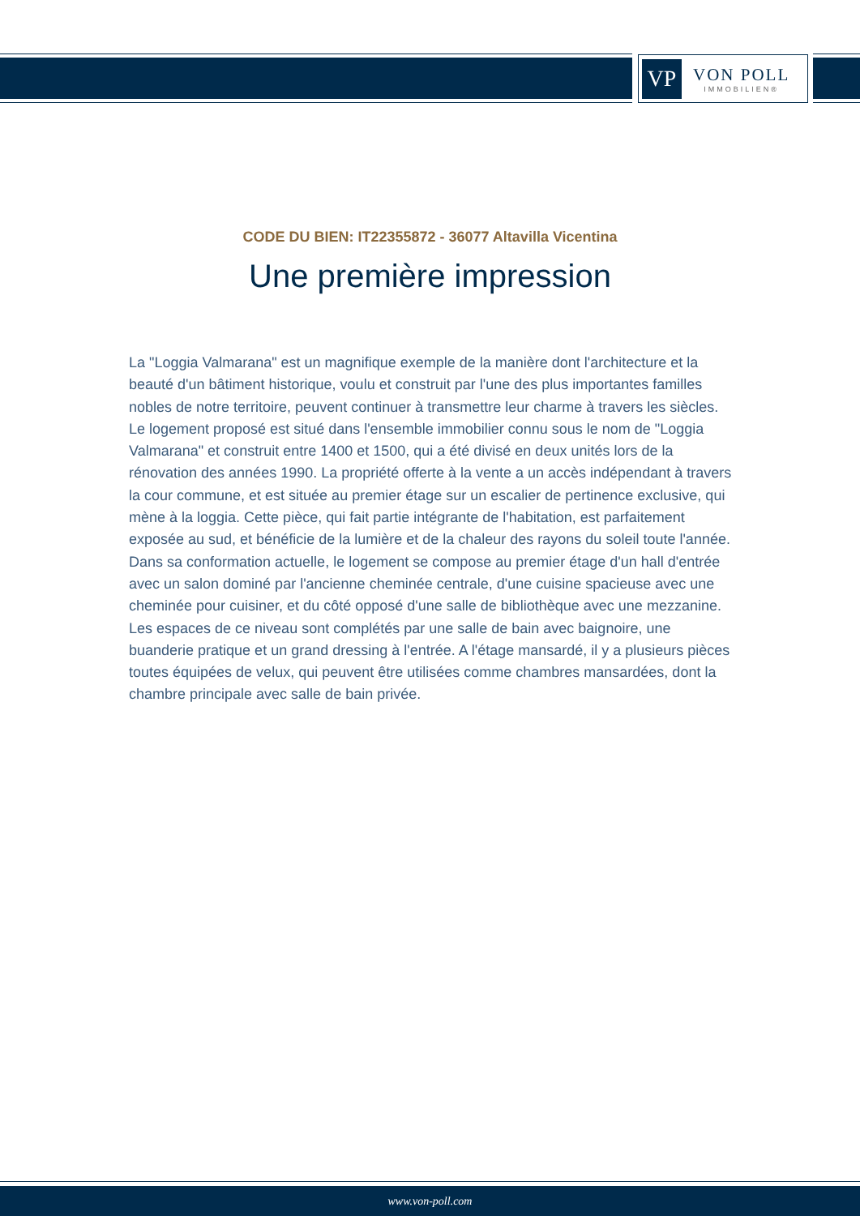VP
VON POLL
IMMOBILIEN®
CODE DU BIEN: IT22355872 - 36077 Altavilla Vicentina
Une première impression
La "Loggia Valmarana" est un magnifique exemple de la manière dont l'architecture et la beauté d'un bâtiment historique, voulu et construit par l'une des plus importantes familles nobles de notre territoire, peuvent continuer à transmettre leur charme à travers les siècles. Le logement proposé est situé dans l'ensemble immobilier connu sous le nom de "Loggia Valmarana" et construit entre 1400 et 1500, qui a été divisé en deux unités lors de la rénovation des années 1990. La propriété offerte à la vente a un accès indépendant à travers la cour commune, et est située au premier étage sur un escalier de pertinence exclusive, qui mène à la loggia. Cette pièce, qui fait partie intégrante de l'habitation, est parfaitement exposée au sud, et bénéficie de la lumière et de la chaleur des rayons du soleil toute l'année. Dans sa conformation actuelle, le logement se compose au premier étage d'un hall d'entrée avec un salon dominé par l'ancienne cheminée centrale, d'une cuisine spacieuse avec une cheminée pour cuisiner, et du côté opposé d'une salle de bibliothèque avec une mezzanine. Les espaces de ce niveau sont complétés par une salle de bain avec baignoire, une buanderie pratique et un grand dressing à l'entrée. A l'étage mansardé, il y a plusieurs pièces toutes équipées de velux, qui peuvent être utilisées comme chambres mansardées, dont la chambre principale avec salle de bain privée.
www.von-poll.com